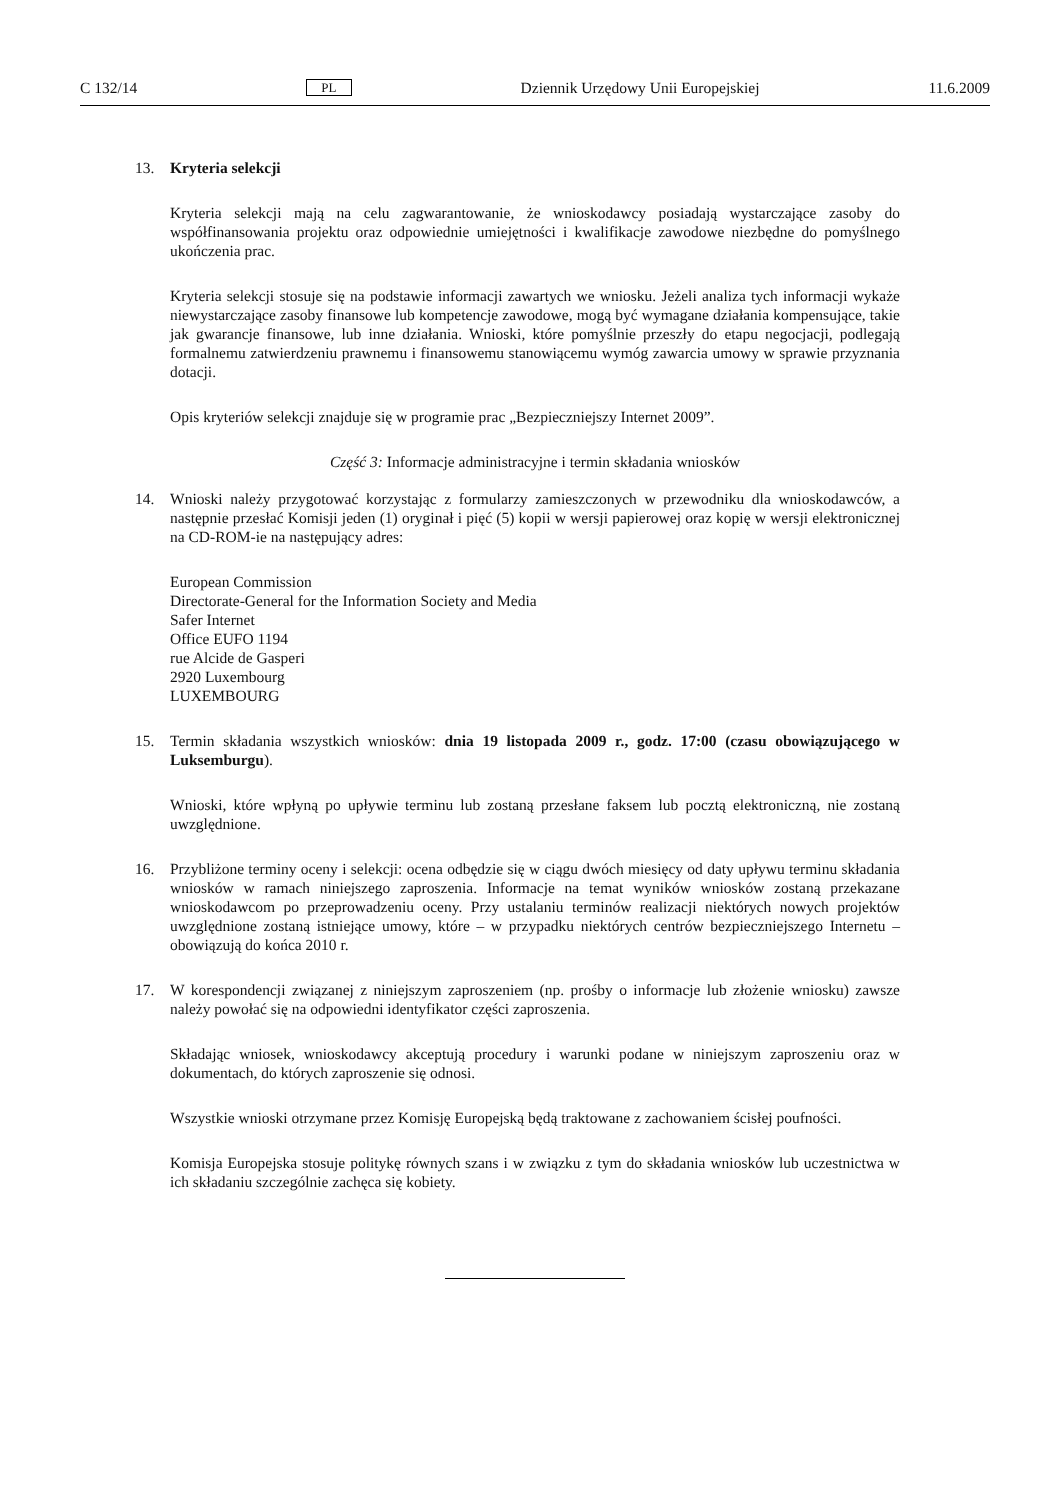C 132/14 PL Dziennik Urzędowy Unii Europejskiej 11.6.2009
13. Kryteria selekcji
Kryteria selekcji mają na celu zagwarantowanie, że wnioskodawcy posiadają wystarczające zasoby do współfinansowania projektu oraz odpowiednie umiejętności i kwalifikacje zawodowe niezbędne do pomyślnego ukończenia prac.
Kryteria selekcji stosuje się na podstawie informacji zawartych we wniosku. Jeżeli analiza tych informacji wykaże niewystarczające zasoby finansowe lub kompetencje zawodowe, mogą być wymagane działania kompensujące, takie jak gwarancje finansowe, lub inne działania. Wnioski, które pomyślnie przeszły do etapu negocjacji, podlegają formalnemu zatwierdzeniu prawnemu i finansowemu stanowiącemu wymóg zawarcia umowy w sprawie przyznania dotacji.
Opis kryteriów selekcji znajduje się w programie prac „Bezpieczniejszy Internet 2009”.
Część 3: Informacje administracyjne i termin składania wniosków
14. Wnioski należy przygotować korzystając z formularzy zamieszczonych w przewodniku dla wnioskodawców, a następnie przesłać Komisji jeden (1) oryginał i pięć (5) kopii w wersji papierowej oraz kopię w wersji elektronicznej na CD-ROM-ie na następujący adres:
European Commission
Directorate-General for the Information Society and Media
Safer Internet
Office EUFO 1194
rue Alcide de Gasperi
2920 Luxembourg
LUXEMBOURG
15. Termin składania wszystkich wniosków: dnia 19 listopada 2009 r., godz. 17:00 (czasu obowiązującego w Luksemburgu).
Wnioski, które wpłyną po upływie terminu lub zostaną przesłane faksem lub pocztą elektroniczną, nie zostaną uwzględnione.
16. Przybliżone terminy oceny i selekcji: ocena odbędzie się w ciągu dwóch miesięcy od daty upływu terminu składania wniosków w ramach niniejszego zaproszenia. Informacje na temat wyników wniosków zostaną przekazane wnioskodawcom po przeprowadzeniu oceny. Przy ustalaniu terminów realizacji niektórych nowych projektów uwzględnione zostaną istniejące umowy, które – w przypadku niektórych centrów bezpieczniejszego Internetu – obowiązują do końca 2010 r.
17. W korespondencji związanej z niniejszym zaproszeniem (np. prośby o informacje lub złożenie wniosku) zawsze należy powołać się na odpowiedni identyfikator części zaproszenia.
Składając wniosek, wnioskodawcy akceptują procedury i warunki podane w niniejszym zaproszeniu oraz w dokumentach, do których zaproszenie się odnosi.
Wszystkie wnioski otrzymane przez Komisję Europejską będą traktowane z zachowaniem ścisłej poufności.
Komisja Europejska stosuje politykę równych szans i w związku z tym do składania wniosków lub uczestnictwa w ich składaniu szczególnie zachęca się kobiety.